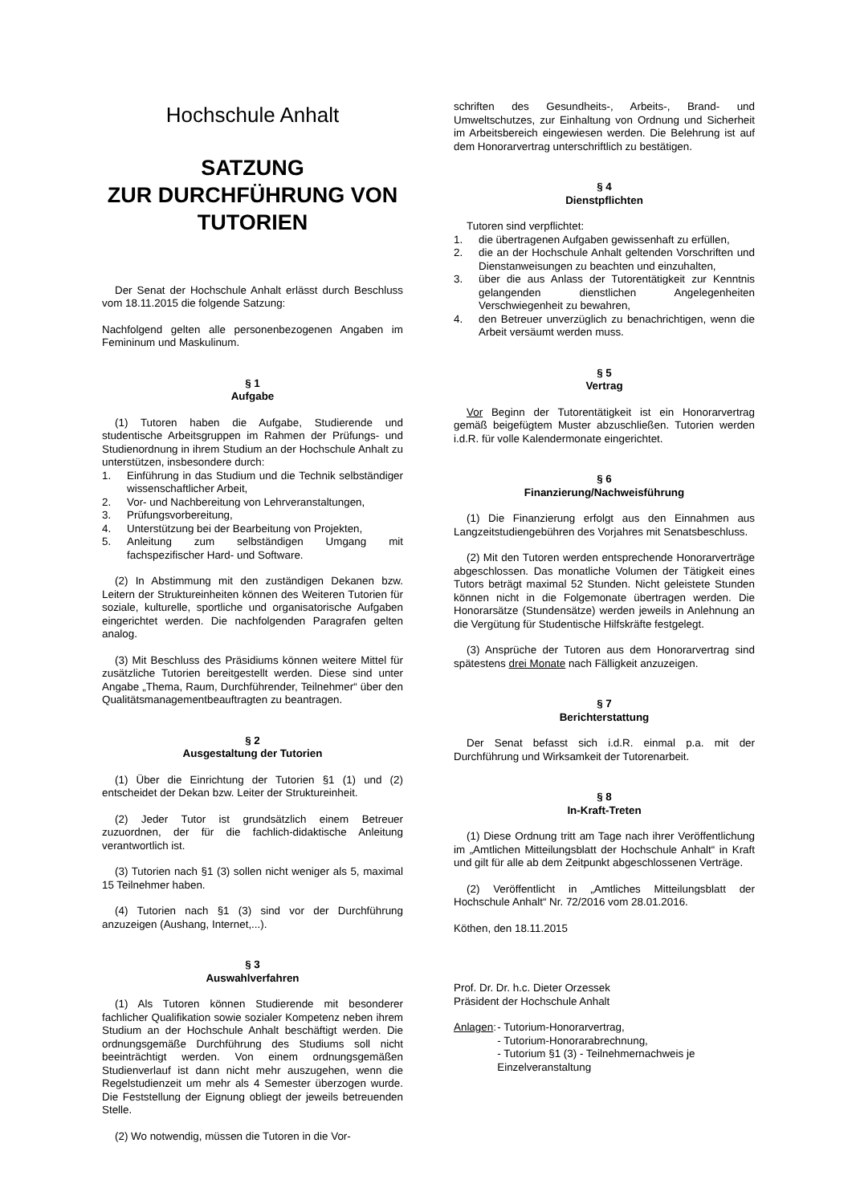Hochschule Anhalt
SATZUNG
ZUR DURCHFÜHRUNG VON
TUTORIEN
Der Senat der Hochschule Anhalt erlässt durch Beschluss vom 18.11.2015 die folgende Satzung:
Nachfolgend gelten alle personenbezogenen Angaben im Femininum und Maskulinum.
§ 1
Aufgabe
(1) Tutoren haben die Aufgabe, Studierende und studentische Arbeitsgruppen im Rahmen der Prüfungs- und Studienordnung in ihrem Studium an der Hochschule Anhalt zu unterstützen, insbesondere durch:
1. Einführung in das Studium und die Technik selbständiger wissenschaftlicher Arbeit,
2. Vor- und Nachbereitung von Lehrveranstaltungen,
3. Prüfungsvorbereitung,
4. Unterstützung bei der Bearbeitung von Projekten,
5. Anleitung zum selbständigen Umgang mit fachspezifischer Hard- und Software.
(2) In Abstimmung mit den zuständigen Dekanen bzw. Leitern der Struktureinheiten können des Weiteren Tutorien für soziale, kulturelle, sportliche und organisatorische Aufgaben eingerichtet werden. Die nachfolgenden Paragrafen gelten analog.
(3) Mit Beschluss des Präsidiums können weitere Mittel für zusätzliche Tutorien bereitgestellt werden. Diese sind unter Angabe „Thema, Raum, Durchführender, Teilnehmer“ über den Qualitätsmanagementbeauftragten zu beantragen.
§ 2
Ausgestaltung der Tutorien
(1) Über die Einrichtung der Tutorien §1 (1) und (2) entscheidet der Dekan bzw. Leiter der Struktureinheit.
(2) Jeder Tutor ist grundsätzlich einem Betreuer zuzuordnen, der für die fachlich-didaktische Anleitung verantwortlich ist.
(3) Tutorien nach §1 (3) sollen nicht weniger als 5, maximal 15 Teilnehmer haben.
(4) Tutorien nach §1 (3) sind vor der Durchführung anzuzeigen (Aushang, Internet,...).
§ 3
Auswahlverfahren
(1) Als Tutoren können Studierende mit besonderer fachlicher Qualifikation sowie sozialer Kompetenz neben ihrem Studium an der Hochschule Anhalt beschäftigt werden. Die ordnungsgemäße Durchführung des Studiums soll nicht beeinträchtigt werden. Von einem ordnungsgemäßen Studienverlauf ist dann nicht mehr auszugehen, wenn die Regelstudienzeit um mehr als 4 Semester überzogen wurde. Die Feststellung der Eignung obliegt der jeweils betreuenden Stelle.
(2) Wo notwendig, müssen die Tutoren in die Vor-
schriften des Gesundheits-, Arbeits-, Brand- und Umweltschutzes, zur Einhaltung von Ordnung und Sicherheit im Arbeitsbereich eingewiesen werden. Die Belehrung ist auf dem Honorarvertrag unterschriftlich zu bestätigen.
§ 4
Dienstpflichten
Tutoren sind verpflichtet:
1. die übertragenen Aufgaben gewissenhaft zu erfüllen,
2. die an der Hochschule Anhalt geltenden Vorschriften und Dienstanweisungen zu beachten und einzuhalten,
3. über die aus Anlass der Tutorentätigkeit zur Kenntnis gelangenden dienstlichen Angelegenheiten Verschwiegenheit zu bewahren,
4. den Betreuer unverzüglich zu benachrichtigen, wenn die Arbeit versäumt werden muss.
§ 5
Vertrag
Vor Beginn der Tutorentätigkeit ist ein Honorarvertrag gemäß beigefügtem Muster abzuschließen. Tutorien werden i.d.R. für volle Kalendermonate eingerichtet.
§ 6
Finanzierung/Nachweisführung
(1) Die Finanzierung erfolgt aus den Einnahmen aus Langzeitstudiengebühren des Vorjahres mit Senatsbeschluss.
(2) Mit den Tutoren werden entsprechende Honorarverträge abgeschlossen. Das monatliche Volumen der Tätigkeit eines Tutors beträgt maximal 52 Stunden. Nicht geleistete Stunden können nicht in die Folgemonate übertragen werden. Die Honorarsätze (Stundensätze) werden jeweils in Anlehnung an die Vergütung für Studentische Hilfskräfte festgelegt.
(3) Ansprüche der Tutoren aus dem Honorarvertrag sind spätestens drei Monate nach Fälligkeit anzuzeigen.
§ 7
Berichterstattung
Der Senat befasst sich i.d.R. einmal p.a. mit der Durchführung und Wirksamkeit der Tutorenarbeit.
§ 8
In-Kraft-Treten
(1) Diese Ordnung tritt am Tage nach ihrer Veröffentlichung im „Amtlichen Mitteilungsblatt der Hochschule Anhalt“ in Kraft und gilt für alle ab dem Zeitpunkt abgeschlossenen Verträge.
(2) Veröffentlicht in „Amtliches Mitteilungsblatt der Hochschule Anhalt“ Nr. 72/2016 vom 28.01.2016.
Köthen, den 18.11.2015
Prof. Dr. Dr. h.c. Dieter Orzessek
Präsident der Hochschule Anhalt
Anlagen:
- Tutorium-Honorarvertrag,
- Tutorium-Honorarabrechnung,
- Tutorium §1 (3) - Teilnehmernachweis je Einzelveranstaltung